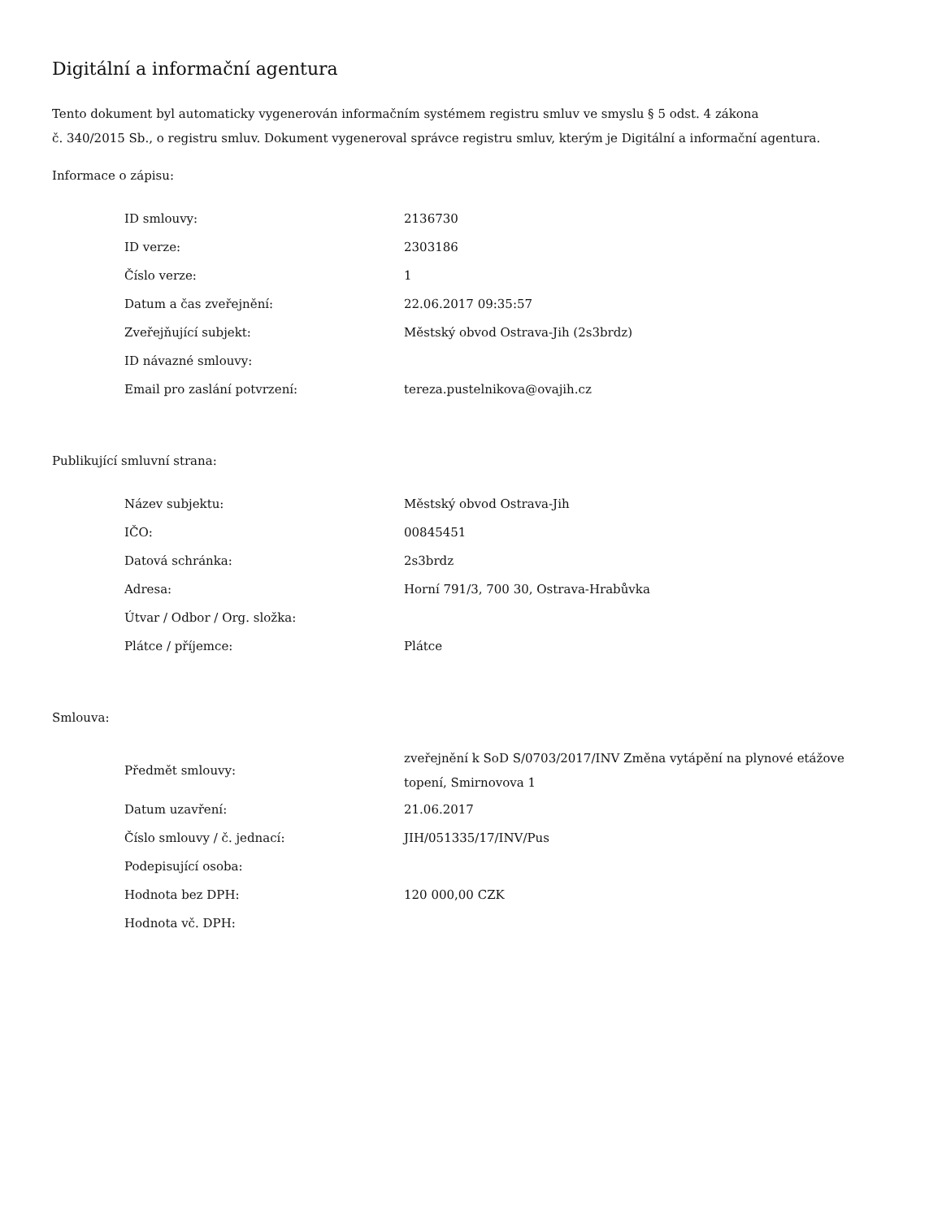Digitální a informační agentura
Tento dokument byl automaticky vygenerován informačním systémem registru smluv ve smyslu § 5 odst. 4 zákona
č. 340/2015 Sb., o registru smluv. Dokument vygeneroval správce registru smluv, kterým je Digitální a informační agentura.
Informace o zápisu:
| ID smlouvy: | 2136730 |
| ID verze: | 2303186 |
| Číslo verze: | 1 |
| Datum a čas zveřejnění: | 22.06.2017 09:35:57 |
| Zveřejňující subjekt: | Městský obvod Ostrava-Jih (2s3brdz) |
| ID návazné smlouvy: | |
| Email pro zaslání potvrzení: | tereza.pustelnikova@ovajih.cz |
Publikující smluvní strana:
| Název subjektu: | Městský obvod Ostrava-Jih |
| IČO: | 00845451 |
| Datová schránka: | 2s3brdz |
| Adresa: | Horní 791/3, 700 30, Ostrava-Hrabůvka |
| Útvar / Odbor / Org. složka: | |
| Plátce / příjemce: | Plátce |
Smlouva:
| Předmět smlouvy: | zveřejnění k SoD S/0703/2017/INV Změna vytápění na plynové etážove topení, Smirnovova 1 |
| Datum uzavření: | 21.06.2017 |
| Číslo smlouvy / č. jednací: | JIH/051335/17/INV/Pus |
| Podepisující osoba: | |
| Hodnota bez DPH: | 120 000,00 CZK |
| Hodnota vč. DPH: | |